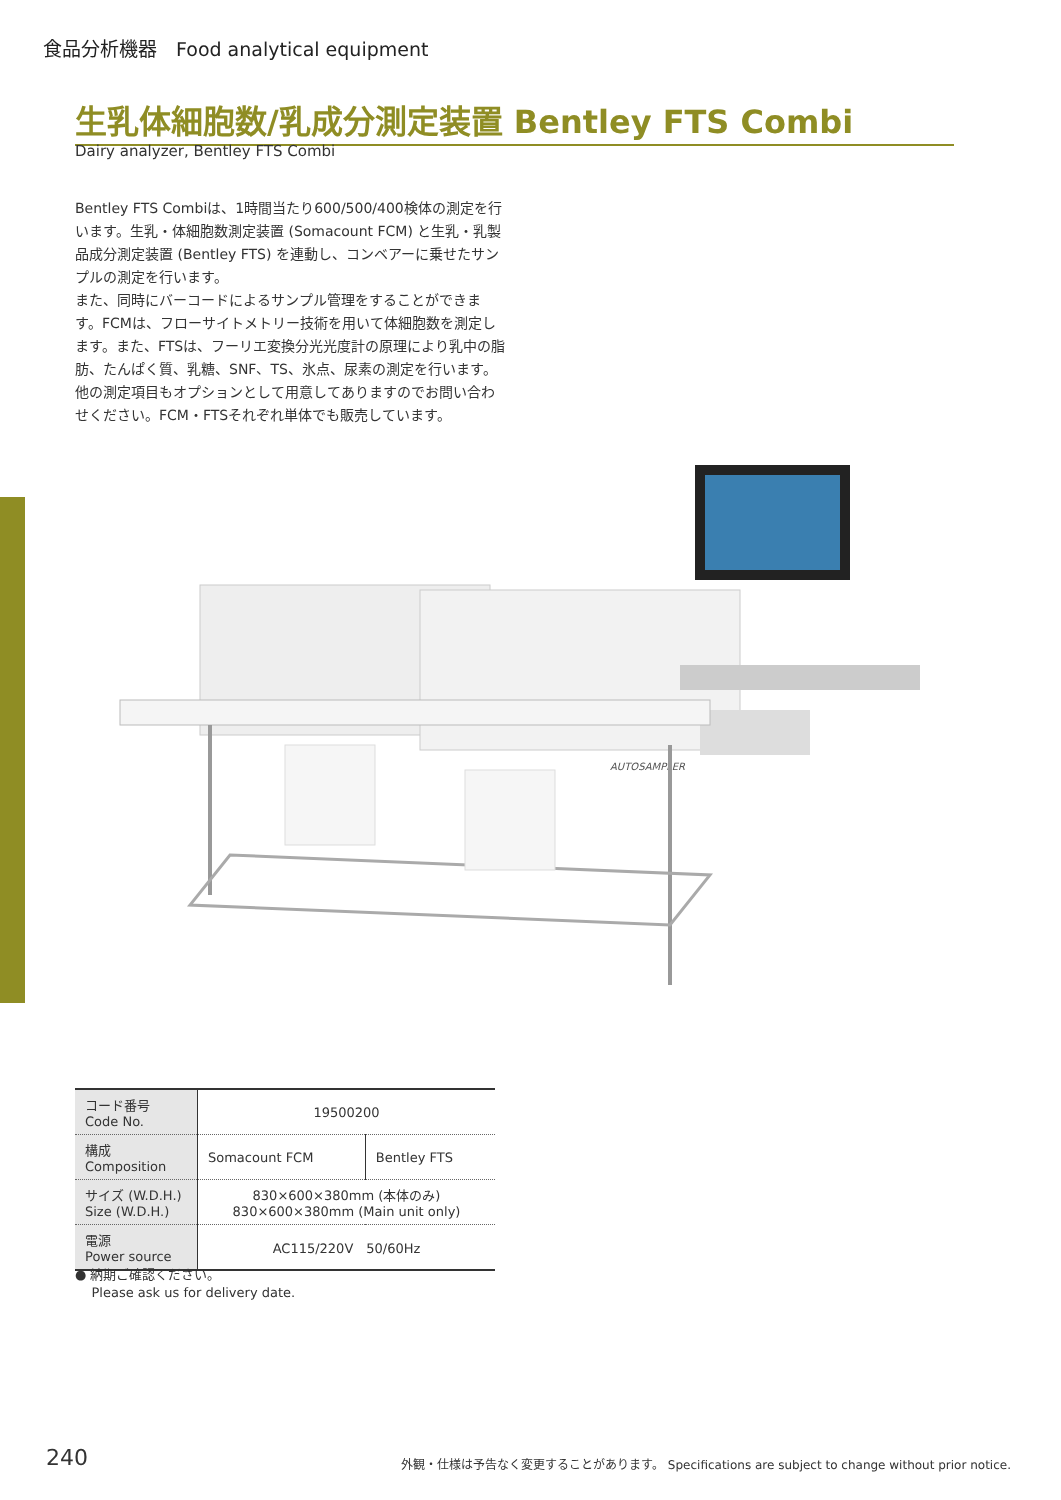食品分析機器　Food analytical equipment
生乳体細胞数/乳成分測定装置 Bentley FTS Combi
Dairy analyzer, Bentley FTS Combi
Bentley FTS Combiは、1時間当たり600/500/400検体の測定を行います。生乳・体細胞数測定装置 (Somacount FCM) と生乳・乳製品成分測定装置 (Bentley FTS) を連動し、コンベアーに乗せたサンプルの測定を行います。
また、同時にバーコードによるサンプル管理をすることができます。FCMは、フローサイトメトリー技術を用いて体細胞数を測定します。また、FTSは、フーリエ変換分光光度計の原理により乳中の脂肪、たんぱく質、乳糖、SNF、TS、氷点、尿素の測定を行います。
他の測定項目もオプションとして用意してありますのでお問い合わせください。FCM・FTSそれぞれ単体でも販売しています。
AUTOSAMPLER
| コード番号 Code No. | 19500200 | |
| 構成 Composition | Somacount FCM | Bentley FTS |
| サイズ (W.D.H.) Size (W.D.H.) | 830×600×380mm (本体のみ) 830×600×380mm (Main unit only) | |
| 電源 Power source | AC115/220V 50/60Hz | |
● 納期ご確認ください。
Please ask us for delivery date.
240
外観・仕様は予告なく変更することがあります。 Specifications are subject to change without prior notice.